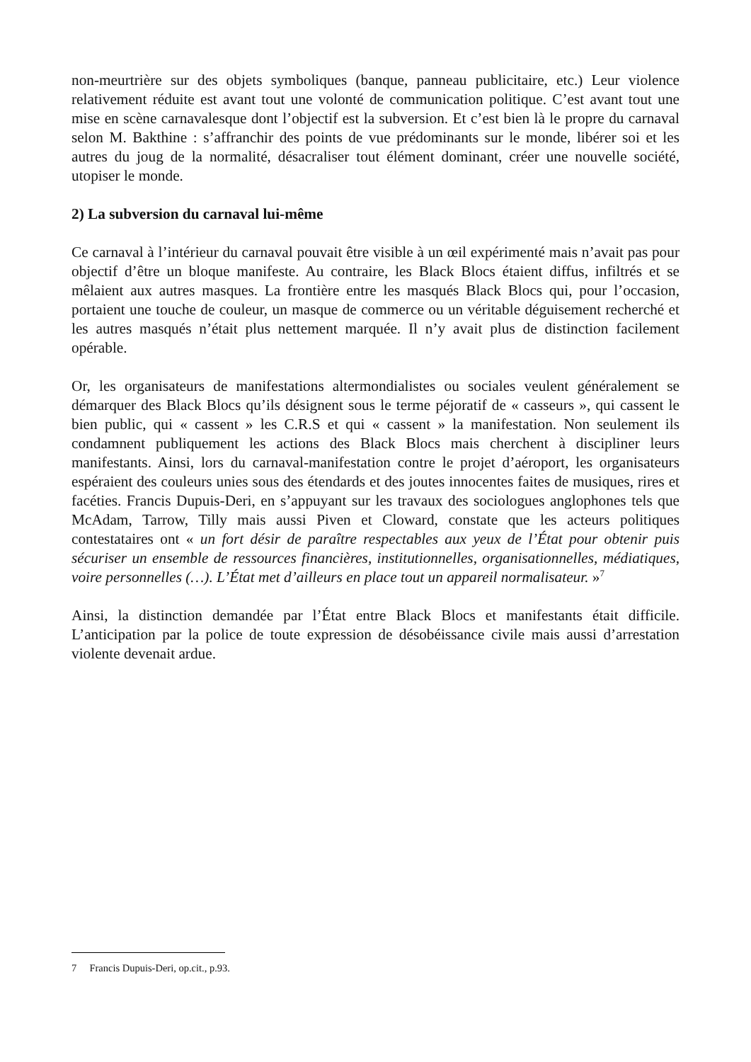non-meurtrière sur des objets symboliques (banque, panneau publicitaire, etc.) Leur violence relativement réduite est avant tout une volonté de communication politique. C’est avant tout une mise en scène carnavalesque dont l’objectif est la subversion. Et c’est bien là le propre du carnaval selon M. Bakthine : s’affranchir des points de vue prédominants sur le monde, libérer soi et les autres du joug de la normalité, désacraliser tout élément dominant, créer une nouvelle société, utopiser le monde.
2) La subversion du carnaval lui-même
Ce carnaval à l’intérieur du carnaval pouvait être visible à un œil expérimenté mais n’avait pas pour objectif d’être un bloque manifeste. Au contraire, les Black Blocs étaient diffus, infiltrés et se mêlaient aux autres masques. La frontière entre les masqués Black Blocs qui, pour l’occasion, portaient une touche de couleur, un masque de commerce ou un véritable déguisement recherché et les autres masqués n’était plus nettement marquée. Il n’y avait plus de distinction facilement opérable.
Or, les organisateurs de manifestations altermondialistes ou sociales veulent généralement se démarquer des Black Blocs qu’ils désignent sous le terme péjoratif de « casseurs », qui cassent le bien public, qui « cassent » les C.R.S et qui « cassent » la manifestation. Non seulement ils condamnent publiquement les actions des Black Blocs mais cherchent à discipliner leurs manifestants. Ainsi, lors du carnaval-manifestation contre le projet d’aéroport, les organisateurs espéraient des couleurs unies sous des étendards et des joutes innocentes faites de musiques, rires et facéties. Francis Dupuis-Deri, en s’appuyant sur les travaux des sociologues anglophones tels que McAdam, Tarrow, Tilly mais aussi Piven et Cloward, constate que les acteurs politiques contestataires ont « un fort désir de paraître respectables aux yeux de l’État pour obtenir puis sécuriser un ensemble de ressources financières, institutionnelles, organisationnelles, médiatiques, voire personnelles (…). L’État met d’ailleurs en place tout un appareil normalisateur. »<sup>7</sup>
Ainsi, la distinction demandée par l’État entre Black Blocs et manifestants était difficile. L’anticipation par la police de toute expression de désobéissance civile mais aussi d’arrestation violente devenait ardue.
7 Francis Dupuis-Deri, op.cit., p.93.